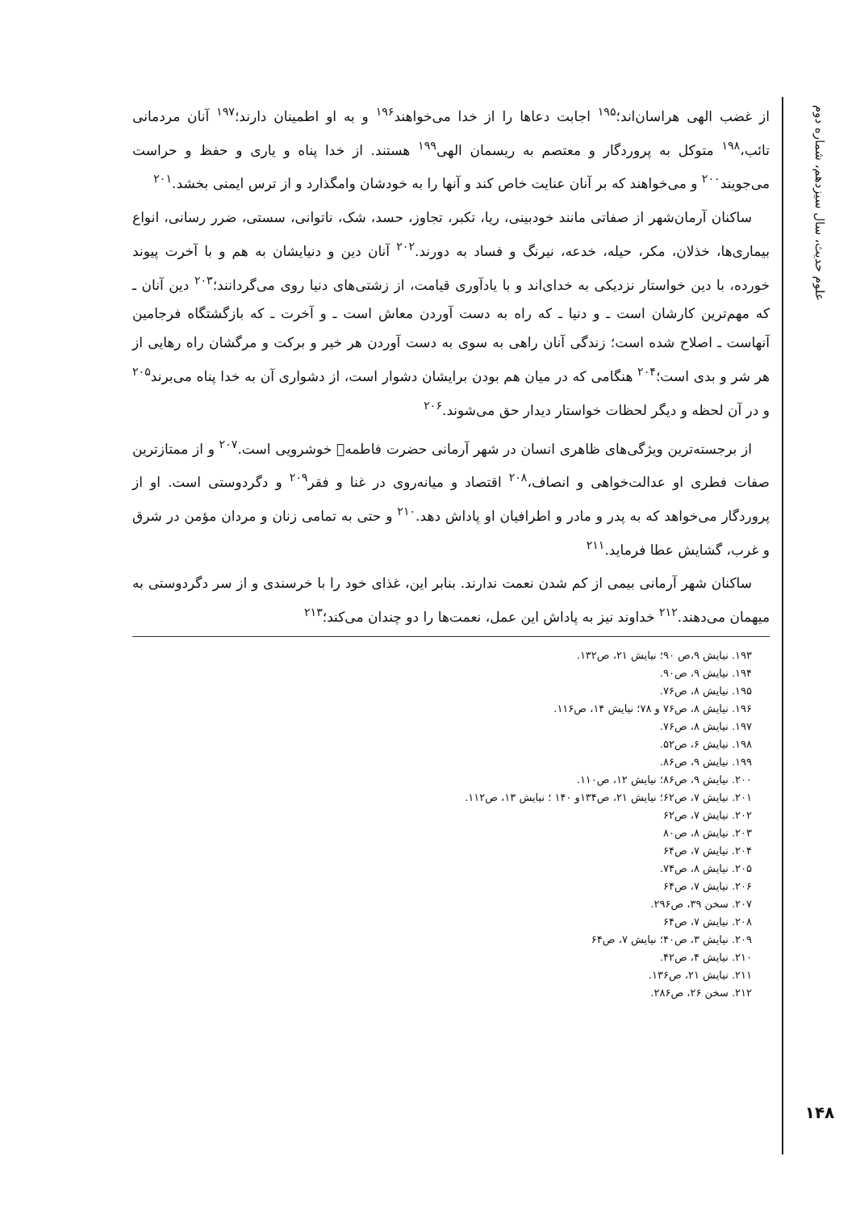علوم حدیث، سال سیزدهم، شماره دوم
۱۴۸
از غضب الهی هراسان‌اند؛<sup>۱۹۵</sup> اجابت دعاها را از خدا می‌خواهند<sup>۱۹۶</sup> و به او اطمینان دارند؛<sup>۱۹۷</sup> آنان مردمانی تائب،<sup>۱۹۸</sup> متوکل به پروردگار و معتصم به ریسمان الهی<sup>۱۹۹</sup> هستند. از خدا پناه و یاری و حفظ و حراست می‌جویند<sup>۲۰۰</sup> و می‌خواهند که بر آنان عنایت خاص کند و آنها را به خودشان وامگذارد و از ترس ایمنی بخشد.<sup>۲۰۱</sup>
ساکنان آرمان‌شهر از صفاتی مانند خودبینی، ریا، تکبر، تجاوز، حسد، شک، ناتوانی، سستی، ضرر رسانی، انواع بیماری‌ها، خذلان، مکر، حیله، خدعه، نیرنگ و فساد به دورند.<sup>۲۰۲</sup> آنان دین و دنیایشان به هم و با آخرت پیوند خورده، با دین خواستار نزدیکی به خدای‌اند و با یادآوری قیامت، از زشتی‌های دنیا روی می‌گردانند؛<sup>۲۰۳</sup> دین آنان ـ که مهم‌ترین کارشان است ـ و دنیا ـ که راه به دست آوردن معاش است ـ و آخرت ـ که بازگشتگاه فرجامین آنهاست ـ اصلاح شده است؛ زندگی آنان راهی به سوی به دست آوردن هر خیر و برکت و مرگشان راه رهایی از هر شر و بدی است؛<sup>۲۰۴</sup> هنگامی که در میان هم بودن برایشان دشوار است، از دشواری آن به خدا پناه می‌برند<sup>۲۰۵</sup> و در آن لحظه و دیگر لحظات خواستار دیدار حق می‌شوند.<sup>۲۰۶</sup>
از برجسته‌ترین ویژگی‌های ظاهری انسان در شهر آرمانی حضرت فاطمه﷩ خوشرویی است.<sup>۲۰۷</sup> و از ممتازترین صفات فطری او عدالت‌خواهی و انصاف،<sup>۲۰۸</sup> اقتصاد و میانه‌روی در غنا و فقر<sup>۲۰۹</sup> و دگردوستی است. او از پروردگار می‌خواهد که به پدر و مادر و اطرافیان او پاداش دهد.<sup>۲۱۰</sup> و حتی به تمامی زنان و مردان مؤمن در شرق و غرب، گشایش عطا فرماید.<sup>۲۱۱</sup>
ساکنان شهر آرمانی بیمی از کم شدن نعمت ندارند. بنابر این، غذای خود را با خرسندی و از سر دگردوستی به میهمان می‌دهند.<sup>۲۱۲</sup> خداوند نیز به پاداش این عمل، نعمت‌ها را دو چندان می‌کند؛<sup>۲۱۳</sup>
۱۹۳. نیایش ۹،ص ۹۰؛ نیایش ۲۱، ص۱۳۲.
۱۹۴. نیایش ۹، ص۹۰.
۱۹۵. نیایش ۸، ص۷۶.
۱۹۶. نیایش ۸، ص۷۶ و ۷۸؛ نیایش ۱۴، ص۱۱۶.
۱۹۷. نیایش ۸، ص۷۶.
۱۹۸. نیایش ۶، ص۵۲.
۱۹۹. نیایش ۹، ص۸۶.
۲۰۰. نیایش ۹، ص۸۶؛ نیایش ۱۲، ص۱۱۰.
۲۰۱. نیایش ۷، ص۶۲؛ نیایش ۲۱، ص۱۳۴و ۱۴۰ ؛ نیایش ۱۳، ص۱۱۲.
۲۰۲. نیایش ۷، ص۶۲
۲۰۳. نیایش ۸، ص۸۰
۲۰۴. نیایش ۷، ص۶۴
۲۰۵. نیایش ۸، ص۷۴.
۲۰۶. نیایش ۷، ص۶۴
۲۰۷. سخن ۳۹، ص۲۹۶.
۲۰۸. نیایش ۷، ص۶۴
۲۰۹. نیایش ۳، ص۴۰؛ نیایش ۷، ص۶۴
۲۱۰. نیایش ۴، ص۴۲.
۲۱۱. نیایش ۲۱، ص۱۳۶.
۲۱۲. سخن ۲۶، ص۲۸۶.